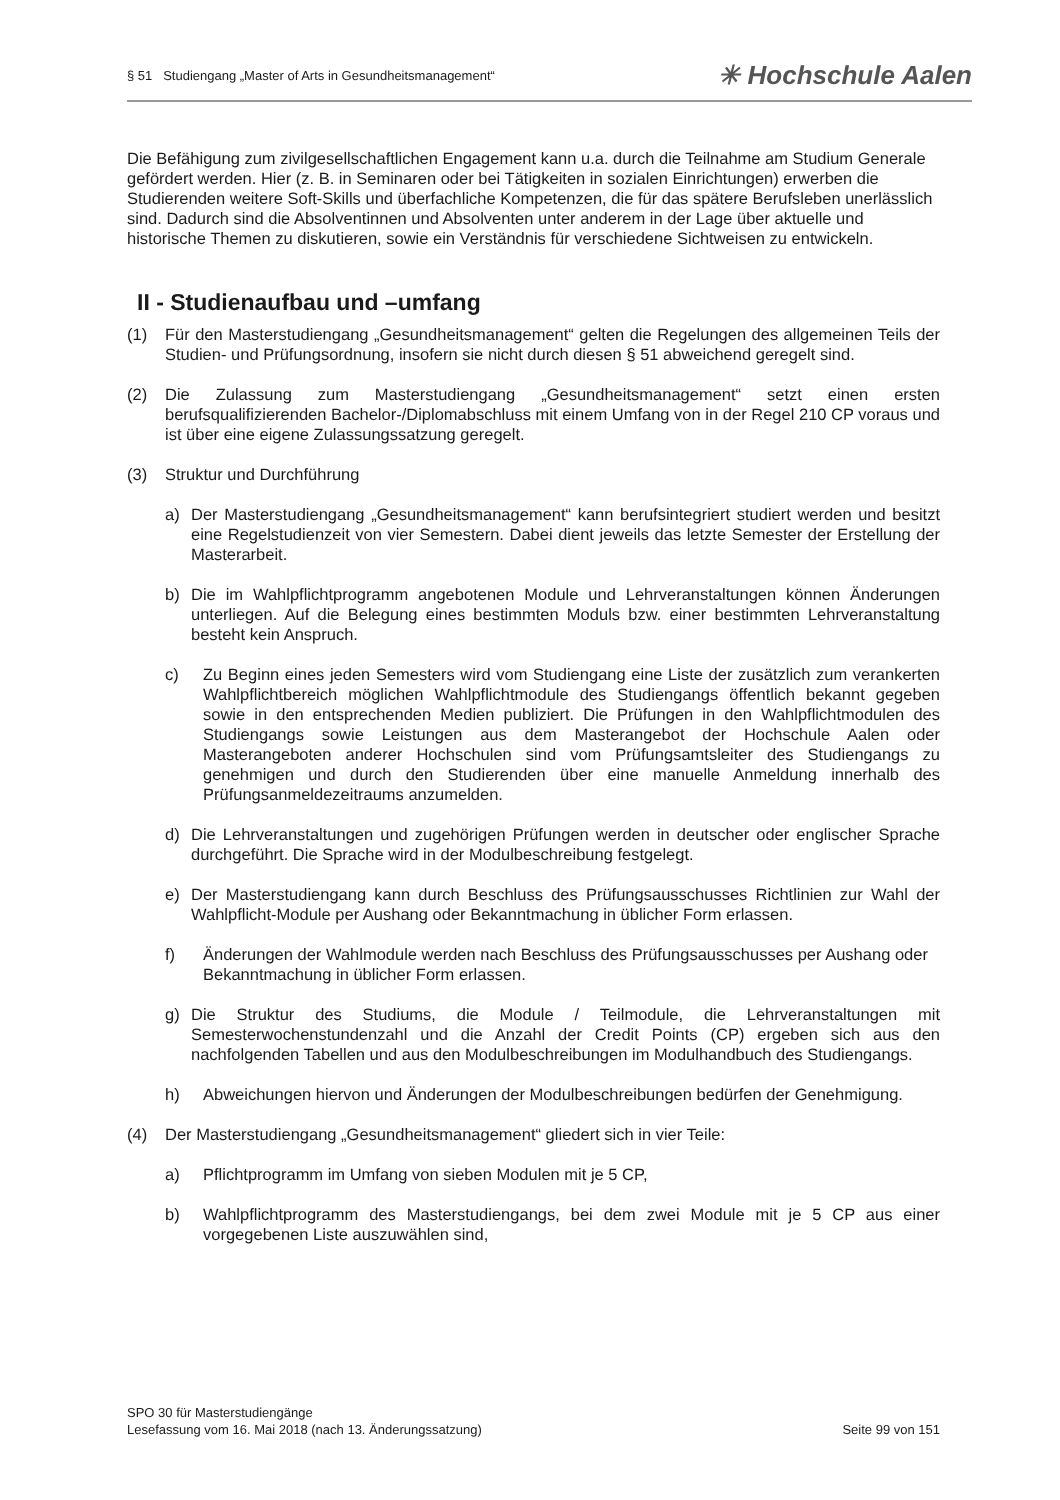§ 51 Studiengang „Master of Arts in Gesundheitsmanagement“✳ Hochschule Aalen
Die Befähigung zum zivilgesellschaftlichen Engagement kann u.a. durch die Teilnahme am Studium Generale gefördert werden. Hier (z. B. in Seminaren oder bei Tätigkeiten in sozialen Einrichtungen) erwerben die Studierenden weitere Soft-Skills und überfachliche Kompetenzen, die für das spätere Berufsleben unerlässlich sind. Dadurch sind die Absolventinnen und Absolventen unter anderem in der Lage über aktuelle und historische Themen zu diskutieren, sowie ein Verständnis für verschiedene Sichtweisen zu entwickeln.
II - Studienaufbau und –umfang
(1) Für den Masterstudiengang „Gesundheitsmanagement“ gelten die Regelungen des allgemeinen Teils der Studien- und Prüfungsordnung, insofern sie nicht durch diesen § 51 abweichend geregelt sind.
(2) Die Zulassung zum Masterstudiengang „Gesundheitsmanagement“ setzt einen ersten berufsqualifizierenden Bachelor-/Diplomabschluss mit einem Umfang von in der Regel 210 CP voraus und ist über eine eigene Zulassungssatzung geregelt.
(3) Struktur und Durchführung
a) Der Masterstudiengang „Gesundheitsmanagement“ kann berufsintegriert studiert werden und besitzt eine Regelstudienzeit von vier Semestern. Dabei dient jeweils das letzte Semester der Erstellung der Masterarbeit.
b) Die im Wahlpflichtprogramm angebotenen Module und Lehrveranstaltungen können Änderungen unterliegen. Auf die Belegung eines bestimmten Moduls bzw. einer bestimmten Lehrveranstaltung besteht kein Anspruch.
c) Zu Beginn eines jeden Semesters wird vom Studiengang eine Liste der zusätzlich zum verankerten Wahlpflichtbereich möglichen Wahlpflichtmodule des Studiengangs öffentlich bekannt gegeben sowie in den entsprechenden Medien publiziert. Die Prüfungen in den Wahlpflichtmodulen des Studiengangs sowie Leistungen aus dem Masterangebot der Hochschule Aalen oder Masterangeboten anderer Hochschulen sind vom Prüfungsamtsleiter des Studiengangs zu genehmigen und durch den Studierenden über eine manuelle Anmeldung innerhalb des Prüfungsanmeldezeitraums anzumelden.
d) Die Lehrveranstaltungen und zugehörigen Prüfungen werden in deutscher oder englischer Sprache durchgeführt. Die Sprache wird in der Modulbeschreibung festgelegt.
e) Der Masterstudiengang kann durch Beschluss des Prüfungsausschusses Richtlinien zur Wahl der Wahlpflicht-Module per Aushang oder Bekanntmachung in üblicher Form erlassen.
f) Änderungen der Wahlmodule werden nach Beschluss des Prüfungsausschusses per Aushang oder Bekanntmachung in üblicher Form erlassen.
g) Die Struktur des Studiums, die Module / Teilmodule, die Lehrveranstaltungen mit Semesterwochenstundenzahl und die Anzahl der Credit Points (CP) ergeben sich aus den nachfolgenden Tabellen und aus den Modulbeschreibungen im Modulhandbuch des Studiengangs.
h) Abweichungen hiervon und Änderungen der Modulbeschreibungen bedürfen der Genehmigung.
(4) Der Masterstudiengang „Gesundheitsmanagement“ gliedert sich in vier Teile:
a) Pflichtprogramm im Umfang von sieben Modulen mit je 5 CP,
b) Wahlpflichtprogramm des Masterstudiengangs, bei dem zwei Module mit je 5 CP aus einer vorgegebenen Liste auszuwählen sind,
SPO 30 für Masterstudiengänge
Lesefassung vom 16. Mai 2018 (nach 13. Änderungssatzung) Seite 99 von 151